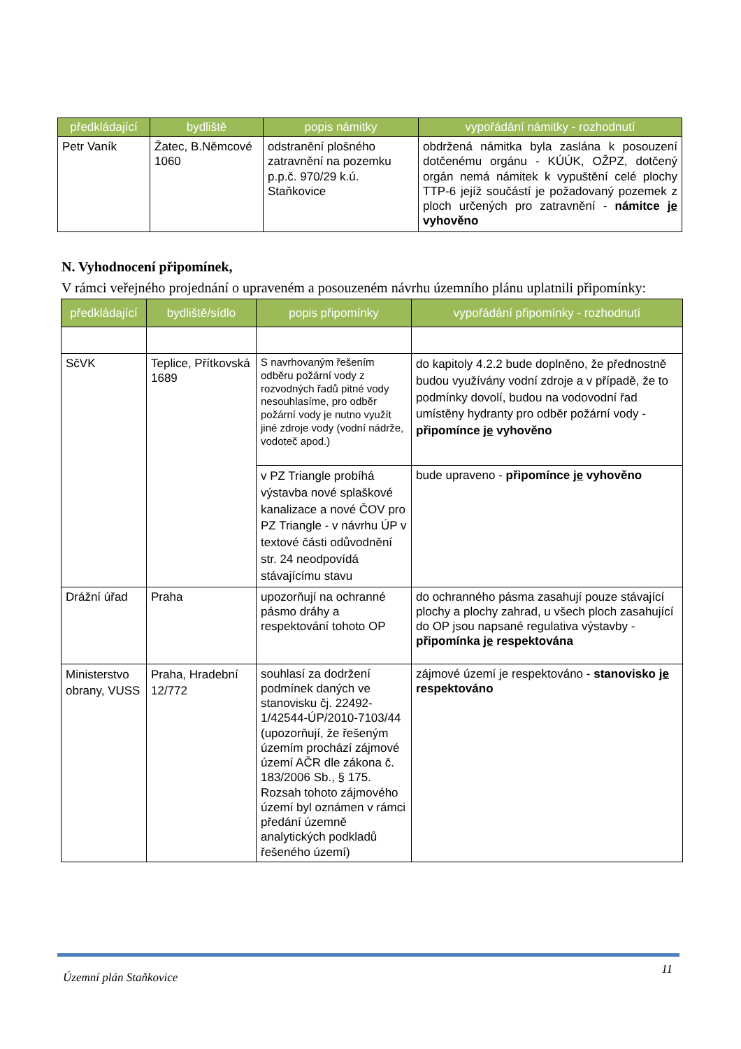| předkládající | bydliště | popis námitky | vypořádání námitky - rozhodnutí |
| --- | --- | --- | --- |
| Petr Vaník | Žatec, B.Němcové 1060 | odstranění plošného zatravnění na pozemku p.p.č. 970/29 k.ú. Staňkovice | obdržená námitka byla zaslána k posouzení dotčenému orgánu - KÚÚK, OŽPZ, dotčený orgán nemá námitek k vypuštění celé plochy TTP-6 jejíž součástí je požadovaný pozemek z ploch určených pro zatravnění - námitce je vyhověno |
N. Vyhodnocení připomínek,
V rámci veřejného projednání o upraveném a posouzeném návrhu územního plánu uplatnili připomínky:
| předkládající | bydliště/sídlo | popis připomínky | vypořádání připomínky - rozhodnutí |
| --- | --- | --- | --- |
| SčVK | Teplice, Přítkovská 1689 | S navrhovaným řešením odběru požární vody z rozvodných řadů pitné vody nesouhlasíme, pro odběr požární vody je nutno využít jiné zdroje vody (vodní nádrže, vodoteč apod.) | do kapitoly 4.2.2 bude doplněno, že přednostně budou využívány vodní zdroje a v případě, že to podmínky dovolí, budou na vodovodní řad umístěny hydranty pro odběr požární vody - připomínce je vyhověno |
| | | v PZ Triangle probíhá výstavba nové splaškové kanalizace a nové ČOV pro PZ Triangle - v návrhu ÚP v textové části odůvodnění str. 24 neodpovídá stávajícímu stavu | bude upraveno - připomínce je vyhověno |
| Drážní úřad | Praha | upozorňují na ochranné pásmo dráhy a respektování tohoto OP | do ochranného pásma zasahují pouze stávající plochy a plochy zahrad, u všech ploch zasahující do OP jsou napsané regulativa výstavby - připomínka je respektována |
| Ministerstvo obrany, VUSS | Praha, Hradební 12/772 | souhlasí za dodržení podmínek daných ve stanovisku čj. 22492-1/42544-ÚP/2010-7103/44 (upozorňují, že řešeným územím prochází zájmové území AČR dle zákona č. 183/2006 Sb., § 175. Rozsah tohoto zájmového území byl oznámen v rámci předání územně analytických podkladů řešeného území) | zájmové území je respektováno - stanovisko je respektováno |
Územní plán Staňkovice 11